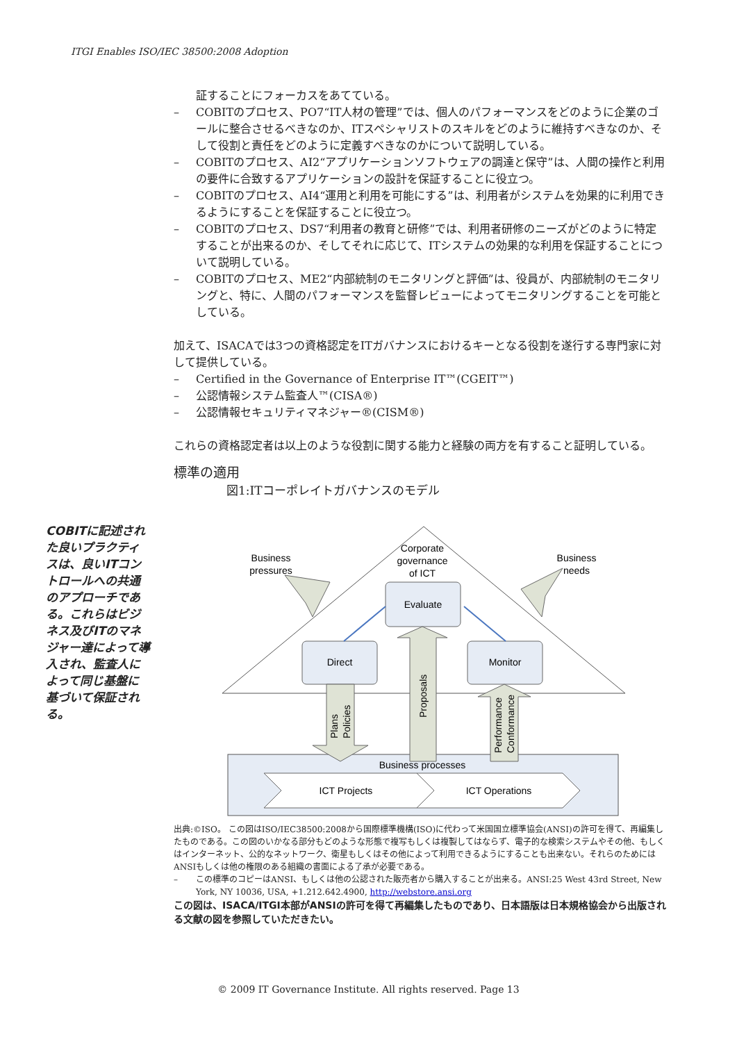ITGI Enables ISO/IEC 38500:2008 Adoption
証することにフォーカスをあてている。
– COBITのプロセス、PO7“IT人材の管理”では、個人のパフォーマンスをどのように企業のゴールに整合させるべきなのか、ITスペシャリストのスキルをどのように維持すべきなのか、そして役割と責任をどのように定義すべきなのかについて説明している。
– COBITのプロセス、AI2“アプリケーションソフトウェアの調達と保守”は、人間の操作と利用の要件に合致するアプリケーションの設計を保証することに役立つ。
– COBITのプロセス、AI4“運用と利用を可能にする”は、利用者がシステムを効果的に利用できるようにすることを保証することに役立つ。
– COBITのプロセス、DS7“利用者の教育と研修”では、利用者研修のニーズがどのように特定することが出来るのか、そしてそれに応じて、ITシステムの効果的な利用を保証することについて説明している。
– COBITのプロセス、ME2“内部統制のモニタリングと評価”は、役員が、内部統制のモニタリングと、特に、人間のパフォーマンスを監督レビューによってモニタリングすることを可能としている。
加えて、ISACAでは3つの資格認定をITガバナンスにおけるキーとなる役割を遂行する専門家に対して提供している。
– Certified in the Governance of Enterprise IT™(CGEIT™)
– 公認情報システム監査人™(CISA®)
– 公認情報セキュリティマネジャー®(CISM®)
これらの資格認定者は以上のような役割に関する能力と経験の両方を有すること証明している。
標準の適用
図1:ITコーポレイトガバナンスのモデル
Corporate
governance
of ICT
Business
pressures
Business
needs
Evaluate
Direct
Monitor
Plans
Policies
Proposals
Performance
Conformance
Business processes
ICT Projects
ICT Operations
出典:©ISO。 この図はISO/IEC38500:2008から国際標準機構(ISO)に代わって米国国立標準協会(ANSI)の許可を得て、再編集したものである。この図のいかなる部分もどのような形態で複写もしくは複製してはならず、電子的な検索システムやその他、もしくはインターネット、公的なネットワーク、衛星もしくはその他によって利用できるようにすることも出来ない。それらのためにはANSIもしくは他の権限のある組織の書面による了承が必要である。
– この標準のコピーはANSI、もしくは他の公認された販売者から購入することが出来る。ANSI:25 West 43rd Street, New York, NY 10036, USA, +1.212.642.4900, http://webstore.ansi.org
この図は、ISACA/ITGI本部がANSIの許可を得て再編集したものであり、日本語版は日本規格協会から出版される文献の図を参照していただきたい。
COBITに記述された良いプラクティスは、良いITコントロールへの共通のアプローチである。これらはビジネス及びITのマネジャー達によって導入され、監査人によって同じ基盤に基づいて保証される。
© 2009 IT Governance Institute. All rights reserved. Page 13